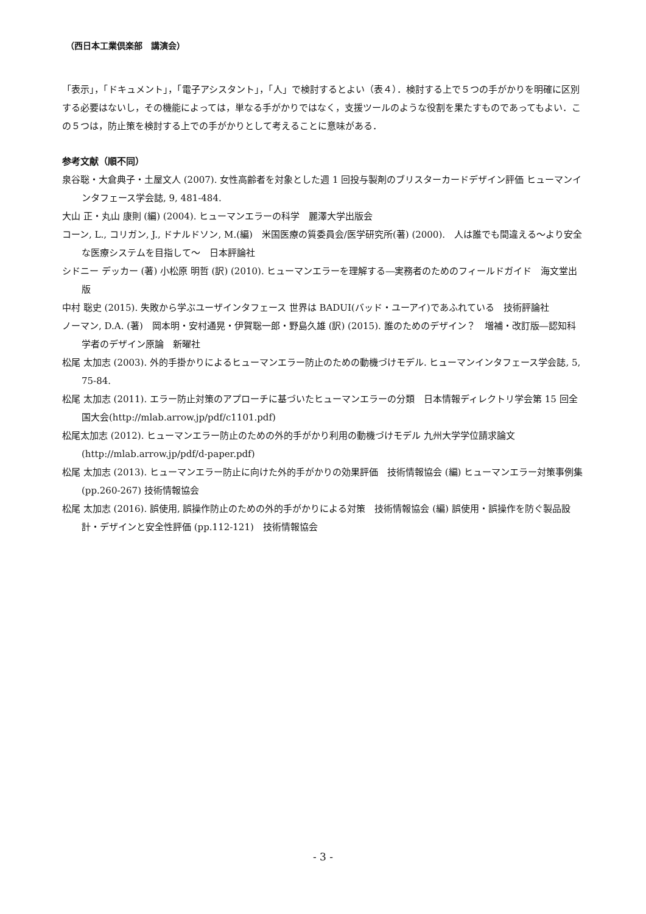（西日本工業倶楽部　講演会）
「表示」，「ドキュメント」，「電子アシスタント」，「人」で検討するとよい（表４）．検討する上で５つの手がかりを明確に区別する必要はないし，その機能によっては，単なる手がかりではなく，支援ツールのような役割を果たすものであってもよい．この５つは，防止策を検討する上での手がかりとして考えることに意味がある．
参考文献（順不同）
泉谷聡・大倉典子・土屋文人 (2007). 女性高齢者を対象とした週 1 回投与製剤のブリスターカードデザイン評価 ヒューマンインタフェース学会誌, 9, 481-484.
大山 正・丸山 康則 (編) (2004). ヒューマンエラーの科学　麗澤大学出版会
コーン, L., コリガン, J., ドナルドソン, M.(編)　米国医療の質委員会/医学研究所(著) (2000).　人は誰でも間違える～より安全な医療システムを目指して～　日本評論社
シドニー デッカー (著) 小松原 明哲 (訳) (2010). ヒューマンエラーを理解する―実務者のためのフィールドガイド　海文堂出版
中村 聡史 (2015). 失敗から学ぶユーザインタフェース 世界は BADUI(バッド・ユーアイ)であふれている　技術評論社
ノーマン, D.A. (著)　岡本明・安村通晃・伊賀聡一郎・野島久雄 (訳) (2015). 誰のためのデザイン？　増補・改訂版―認知科学者のデザイン原論　新曜社
松尾 太加志 (2003). 外的手掛かりによるヒューマンエラー防止のための動機づけモデル. ヒューマンインタフェース学会誌, 5, 75-84.
松尾 太加志 (2011). エラー防止対策のアプローチに基づいたヒューマンエラーの分類　日本情報ディレクトリ学会第 15 回全国大会(http://mlab.arrow.jp/pdf/c1101.pdf)
松尾太加志 (2012). ヒューマンエラー防止のための外的手がかり利用の動機づけモデル 九州大学学位請求論文(http://mlab.arrow.jp/pdf/d-paper.pdf)
松尾 太加志 (2013). ヒューマンエラー防止に向けた外的手がかりの効果評価　技術情報協会 (編) ヒューマンエラー対策事例集 (pp.260-267) 技術情報協会
松尾 太加志 (2016). 誤使用, 誤操作防止のための外的手がかりによる対策　技術情報協会 (編) 誤使用・誤操作を防ぐ製品設計・デザインと安全性評価 (pp.112-121)　技術情報協会
- 3 -